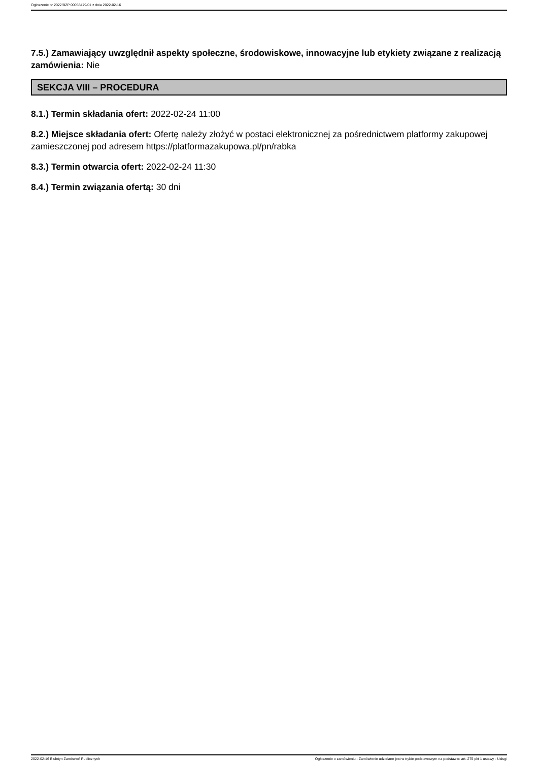Ogłoszenie nr 2022/BZP 00058479/01 z dnia 2022-02-16
7.5.) Zamawiający uwzględnił aspekty społeczne, środowiskowe, innowacyjne lub etykiety związane z realizacją zamówienia: Nie
SEKCJA VIII – PROCEDURA
8.1.) Termin składania ofert: 2022-02-24 11:00
8.2.) Miejsce składania ofert: Ofertę należy złożyć w postaci elektronicznej za pośrednictwem platformy zakupowej zamieszczonej pod adresem https://platformazakupowa.pl/pn/rabka
8.3.) Termin otwarcia ofert: 2022-02-24 11:30
8.4.) Termin związania ofertą: 30 dni
2022-02-16 Biuletyn Zamówień Publicznych Ogłoszenie o zamówieniu - Zamówienie udzielane jest w trybie podstawowym na podstawie: art. 275 pkt 1 ustawy - Usługi